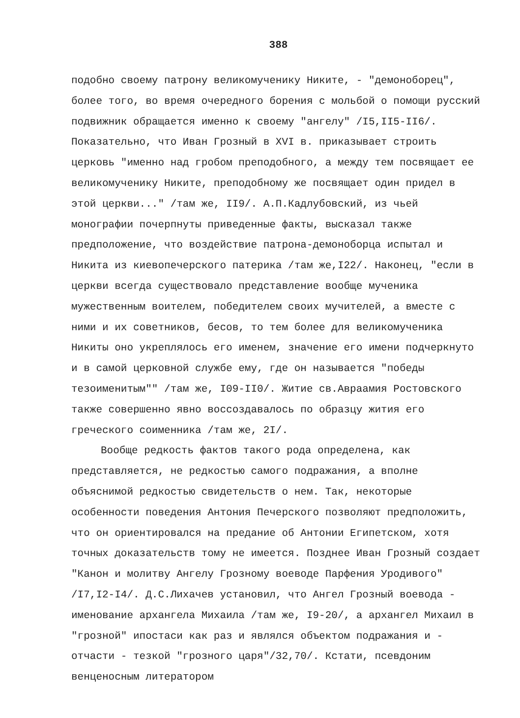388
подобно своему патрону великомученику Никите, - "демоноборец", более того, во время очередного борения с мольбой о помощи русский подвижник обращается именно к своему "ангелу" /I5,II5-II6/. Показательно, что Иван Грозный в XVI в. приказывает строить церковь "именно над гробом преподобного, а между тем посвящает ее великомученику Никите, преподобному же посвящает один придел в этой церкви..." /там же, II9/. А.П.Кадлубовский, из чьей монографии почерпнуты приведенные факты, высказал также предположение, что воздействие патрона-демоноборца испытал и Никита из киевопечерского патерика /там же,I22/. Наконец, "если в церкви всегда существовало представление вообще мученика мужественным воителем, победителем своих мучителей, а вместе с ними и их советников, бесов, то тем более для великомученика Никиты оно укреплялось его именем, значение его имени подчеркнуто и в самой церковной службе ему, где он называется "победы тезоименитым"" /там же, I09-II0/. Житие св.Авраамия Ростовского также совершенно явно воссоздавалось по образцу жития его греческого соименника /там же, 2I/.
Вообще редкость фактов такого рода определена, как представляется, не редкостью самого подражания, а вполне объяснимой редкостью свидетельств о нем. Так, некоторые особенности поведения Антония Печерского позволяют предположить, что он ориентировался на предание об Антонии Египетском, хотя точных доказательств тому не имеется. Позднее Иван Грозный создает "Канон и молитву Ангелу Грозному воеводе Парфения Уродивого" /I7,I2-I4/. Д.С.Лихачев установил, что Ангел Грозный воевода - именование архангела Михаила /там же, I9-20/, а архангел Михаил в "грозной" ипостаси как раз и являлся объектом подражания и - отчасти - тезкой "грозного царя"/32,70/. Кстати, псевдоним венценосным литератором